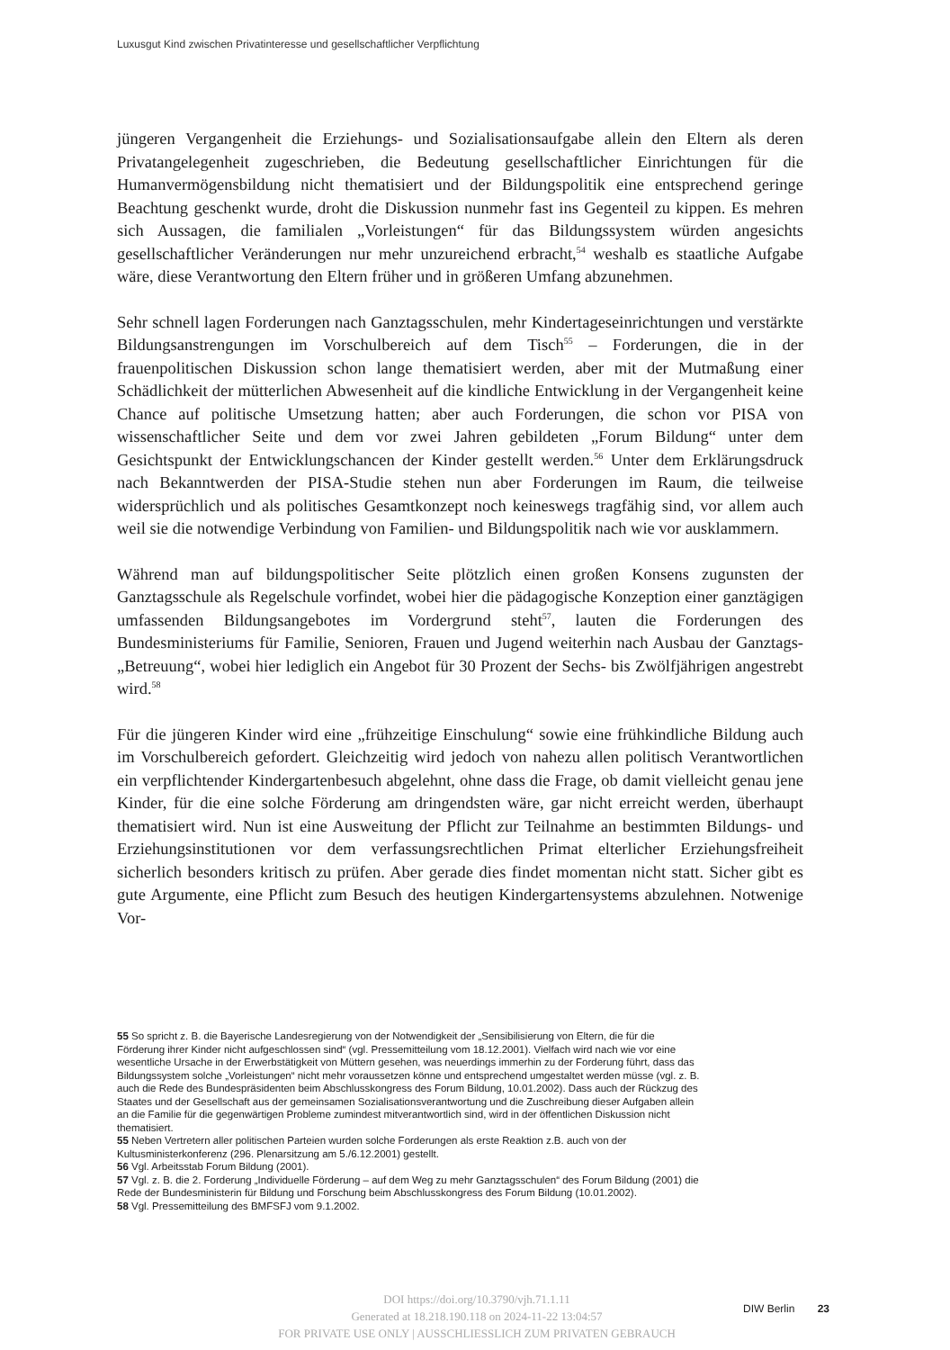Luxusgut Kind zwischen Privatinteresse und gesellschaftlicher Verpflichtung
jüngeren Vergangenheit die Erziehungs- und Sozialisationsaufgabe allein den Eltern als deren Privatangelegenheit zugeschrieben, die Bedeutung gesellschaftlicher Einrichtungen für die Humanvermögensbildung nicht thematisiert und der Bildungspolitik eine entsprechend geringe Beachtung geschenkt wurde, droht die Diskussion nunmehr fast ins Gegenteil zu kippen. Es mehren sich Aussagen, die familialen „Vorleistungen“ für das Bildungssystem würden angesichts gesellschaftlicher Veränderungen nur mehr unzureichend erbracht,<sup>54</sup> weshalb es staatliche Aufgabe wäre, diese Verantwortung den Eltern früher und in größeren Umfang abzunehmen.
Sehr schnell lagen Forderungen nach Ganztagsschulen, mehr Kindertageseinrichtungen und verstärkte Bildungsanstrengungen im Vorschulbereich auf dem Tisch<sup>55</sup> – Forderungen, die in der frauenpolitischen Diskussion schon lange thematisiert werden, aber mit der Mutmaßung einer Schädlichkeit der mütterlichen Abwesenheit auf die kindliche Entwicklung in der Vergangenheit keine Chance auf politische Umsetzung hatten; aber auch Forderungen, die schon vor PISA von wissenschaftlicher Seite und dem vor zwei Jahren gebildeten „Forum Bildung“ unter dem Gesichtspunkt der Entwicklungschancen der Kinder gestellt werden.<sup>56</sup> Unter dem Erklärungsdruck nach Bekanntwerden der PISA-Studie stehen nun aber Forderungen im Raum, die teilweise widersprüchlich und als politisches Gesamtkonzept noch keineswegs tragfähig sind, vor allem auch weil sie die notwendige Verbindung von Familien- und Bildungspolitik nach wie vor ausklammern.
Während man auf bildungspolitischer Seite plötzlich einen großen Konsens zugunsten der Ganztagsschule als Regelschule vorfindet, wobei hier die pädagogische Konzeption einer ganztägigen umfassenden Bildungsangebotes im Vordergrund steht<sup>57</sup>, lauten die Forderungen des Bundesministeriums für Familie, Senioren, Frauen und Jugend weiterhin nach Ausbau der Ganztags-„Betreuung“, wobei hier lediglich ein Angebot für 30 Prozent der Sechs- bis Zwölfjährigen angestrebt wird.<sup>58</sup>
Für die jüngeren Kinder wird eine „frühzeitige Einschulung“ sowie eine frühkindliche Bildung auch im Vorschulbereich gefordert. Gleichzeitig wird jedoch von nahezu allen politisch Verantwortlichen ein verpflichtender Kindergartenbesuch abgelehnt, ohne dass die Frage, ob damit vielleicht genau jene Kinder, für die eine solche Förderung am dringendsten wäre, gar nicht erreicht werden, überhaupt thematisiert wird. Nun ist eine Ausweitung der Pflicht zur Teilnahme an bestimmten Bildungs- und Erziehungsinstitutionen vor dem verfassungsrechtlichen Primat elterlicher Erziehungsfreiheit sicherlich besonders kritisch zu prüfen. Aber gerade dies findet momentan nicht statt. Sicher gibt es gute Argumente, eine Pflicht zum Besuch des heutigen Kindergartensystems abzulehnen. Notwenige Vor-
55 So spricht z. B. die Bayerische Landesregierung von der Notwendigkeit der „Sensibilisierung von Eltern, die für die Förderung ihrer Kinder nicht aufgeschlossen sind“ (vgl. Pressemitteilung vom 18.12.2001). Vielfach wird nach wie vor eine wesentliche Ursache in der Erwerbstätigkeit von Müttern gesehen, was neuerdings immerhin zu der Forderung führt, dass das Bildungssystem solche „Vorleistungen“ nicht mehr voraussetzen könne und entsprechend umgestaltet werden müsse (vgl. z. B. auch die Rede des Bundespräsidenten beim Abschlusskongress des Forum Bildung, 10.01.2002). Dass auch der Rückzug des Staates und der Gesellschaft aus der gemeinsamen Sozialisationsverantwortung und die Zuschreibung dieser Aufgaben allein an die Familie für die gegenwärtigen Probleme zumindest mitverantwortlich sind, wird in der öffentlichen Diskussion nicht thematisiert.
55 Neben Vertretern aller politischen Parteien wurden solche Forderungen als erste Reaktion z.B. auch von der Kultusministerkonferenz (296. Plenarsitzung am 5./6.12.2001) gestellt.
56 Vgl. Arbeitsstab Forum Bildung (2001).
57 Vgl. z. B. die 2. Forderung „Individuelle Förderung – auf dem Weg zu mehr Ganztagsschulen“ des Forum Bildung (2001) die Rede der Bundesministerin für Bildung und Forschung beim Abschlusskongress des Forum Bildung (10.01.2002).
58 Vgl. Pressemitteilung des BMFSFJ vom 9.1.2002.
DOI https://doi.org/10.3790/vjh.71.1.11
Generated at 18.218.190.118 on 2024-11-22 13:04:57
FOR PRIVATE USE ONLY | AUSSCHLIESSLICH ZUM PRIVATEN GEBRAUCH
DIW Berlin 23